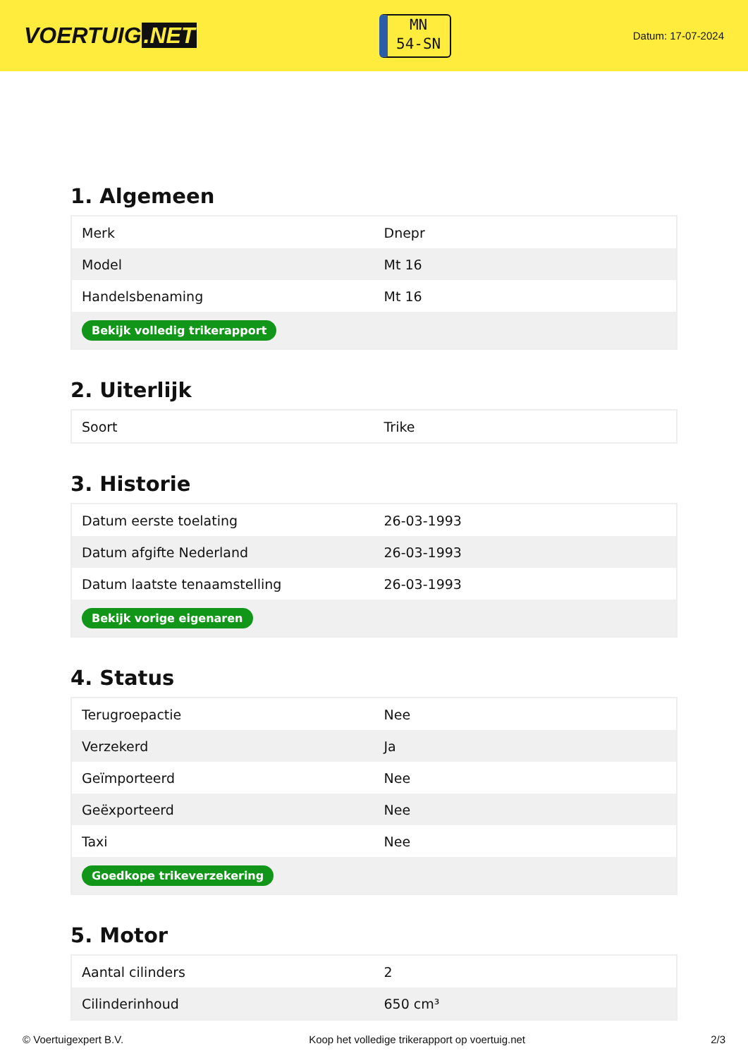VOERTUIG.NET
MN
54-SN
Datum: 17-07-2024
1. Algemeen
| Merk | Dnepr |
| Model | Mt 16 |
| Handelsbenaming | Mt 16 |
| Bekijk volledig trikerapport | |
2. Uiterlijk
| Soort | Trike |
3. Historie
| Datum eerste toelating | 26-03-1993 |
| Datum afgifte Nederland | 26-03-1993 |
| Datum laatste tenaamstelling | 26-03-1993 |
| Bekijk vorige eigenaren | |
4. Status
| Terugroepactie | Nee |
| Verzekerd | Ja |
| Geïmporteerd | Nee |
| Geëxporteerd | Nee |
| Taxi | Nee |
| Goedkope trikeverzekering | |
5. Motor
| Aantal cilinders | 2 |
| Cilinderinhoud | 650 cm³ |
© Voertuigexpert B.V. Koop het volledige trikerapport op voertuig.net 2/3